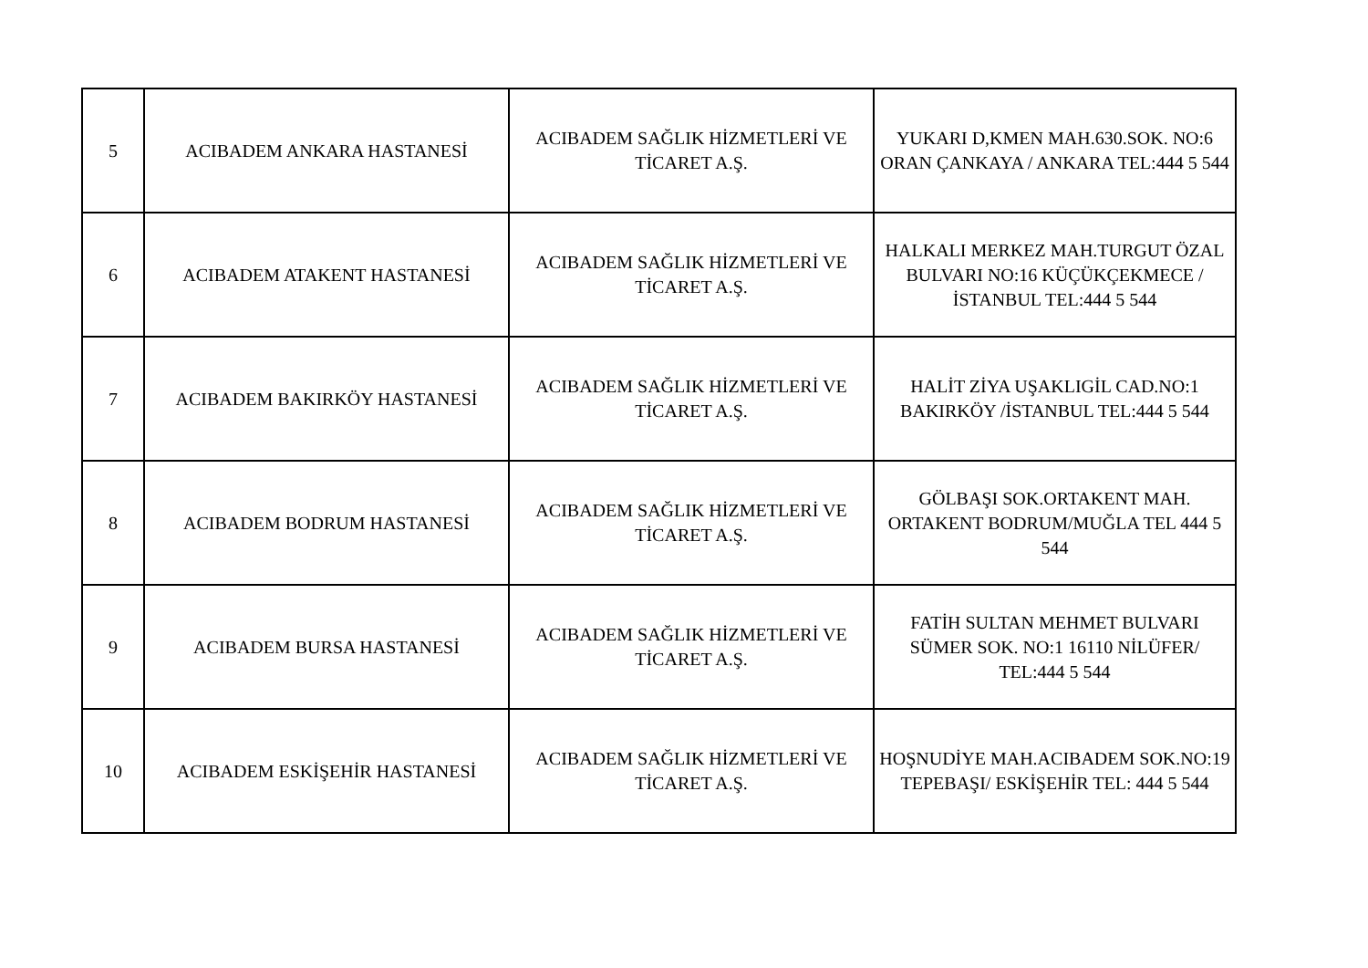| 5 | ACIBADEM ANKARA HASTANESİ | ACIBADEM SAĞLIK HİZMETLERİ VE TİCARET A.Ş. | YUKARI D,KMEN MAH.630.SOK. NO:6 ORAN ÇANKAYA / ANKARA TEL:444 5 544 |
| 6 | ACIBADEM ATAKENT HASTANESİ | ACIBADEM SAĞLIK HİZMETLERİ VE TİCARET A.Ş. | HALKALI MERKEZ MAH.TURGUT ÖZAL BULVARI NO:16 KÜÇÜKÇEKMECE /İSTANBUL TEL:444 5 544 |
| 7 | ACIBADEM BAKIRKÖY HASTANESİ | ACIBADEM SAĞLIK HİZMETLERİ VE TİCARET A.Ş. | HALİT ZİYA UŞAKLIGİL CAD.NO:1 BAKIRKÖY /İSTANBUL TEL:444 5 544 |
| 8 | ACIBADEM BODRUM HASTANESİ | ACIBADEM SAĞLIK HİZMETLERİ VE TİCARET A.Ş. | GÖLBAŞI SOK.ORTAKENT MAH. ORTAKENT BODRUM/MUĞLA TEL 444 5 544 |
| 9 | ACIBADEM BURSA HASTANESİ | ACIBADEM SAĞLIK HİZMETLERİ VE TİCARET A.Ş. | FATİH SULTAN MEHMET BULVARI SÜMER SOK. NO:1 16110 NİLÜFER/ TEL:444 5 544 |
| 10 | ACIBADEM ESKİŞEHİR HASTANESİ | ACIBADEM SAĞLIK HİZMETLERİ VE TİCARET A.Ş. | HOŞNUDİYE MAH.ACIBADEM SOK.NO:19 TEPEBAŞI/ ESKİŞEHİR TEL: 444 5 544 |